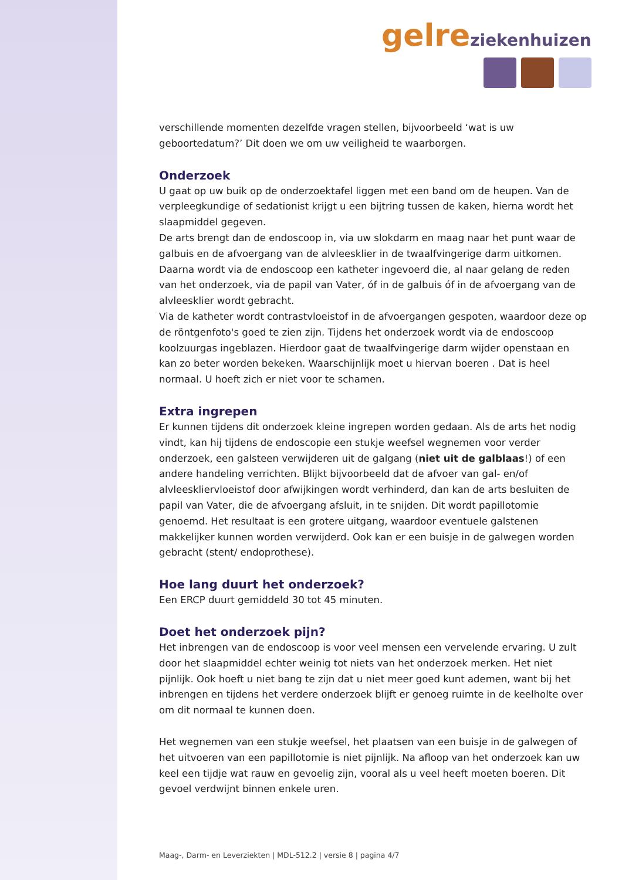gelre ziekenhuizen
verschillende momenten dezelfde vragen stellen, bijvoorbeeld ‘wat is uw geboortedatum?’ Dit doen we om uw veiligheid te waarborgen.
Onderzoek
U gaat op uw buik op de onderzoektafel liggen met een band om de heupen. Van de verpleegkundige of sedationist krijgt u een bijtring tussen de kaken, hierna wordt het slaapmiddel gegeven.
De arts brengt dan de endoscoop in, via uw slokdarm en maag naar het punt waar de galbuis en de afvoergang van de alvleesklier in de twaalfvingerige darm uitkomen. Daarna wordt via de endoscoop een katheter ingevoerd die, al naar gelang de reden van het onderzoek, via de papil van Vater, óf in de galbuis óf in de afvoergang van de alvleesklier wordt gebracht.
Via de katheter wordt contrastvloeistof in de afvoergangen gespoten, waardoor deze op de röntgenfoto's goed te zien zijn. Tijdens het onderzoek wordt via de endoscoop koolzuurgas ingeblazen. Hierdoor gaat de twaalfvingerige darm wijder openstaan en kan zo beter worden bekeken. Waarschijnlijk moet u hiervan boeren . Dat is heel normaal. U hoeft zich er niet voor te schamen.
Extra ingrepen
Er kunnen tijdens dit onderzoek kleine ingrepen worden gedaan. Als de arts het nodig vindt, kan hij tijdens de endoscopie een stukje weefsel wegnemen voor verder onderzoek, een galsteen verwijderen uit de galgang (niet uit de galblaas!) of een andere handeling verrichten. Blijkt bijvoorbeeld dat de afvoer van gal- en/of alvleesklier­vloeistof door afwijkingen wordt verhinderd, dan kan de arts besluiten de papil van Vater, die de afvoergang afsluit, in te snijden. Dit wordt papillotomie genoemd. Het resultaat is een grotere uitgang, waardoor eventuele galstenen makkelijker kunnen worden verwijderd. Ook kan er een buisje in de galwegen worden gebracht (stent/ endoprothese).
Hoe lang duurt het onderzoek?
Een ERCP duurt gemiddeld 30 tot 45 minuten.
Doet het onderzoek pijn?
Het inbrengen van de endoscoop is voor veel mensen een vervelende ervaring. U zult door het slaapmiddel echter weinig tot niets van het onderzoek merken. Het niet pijnlijk. Ook hoeft u niet bang te zijn dat u niet meer goed kunt ademen, want bij het inbrengen en tijdens het verdere onderzoek blijft er genoeg ruimte in de keelholte over om dit normaal te kunnen doen.
Het wegnemen van een stukje weefsel, het plaatsen van een buisje in de galwegen of het uitvoeren van een papillotomie is niet pijnlijk. Na afloop van het onderzoek kan uw keel een tijdje wat rauw en gevoelig zijn, vooral als u veel heeft moeten boeren. Dit gevoel verdwijnt binnen enkele uren.
Maag-, Darm- en Leverziekten | MDL-512.2 | versie 8 | pagina 4/7